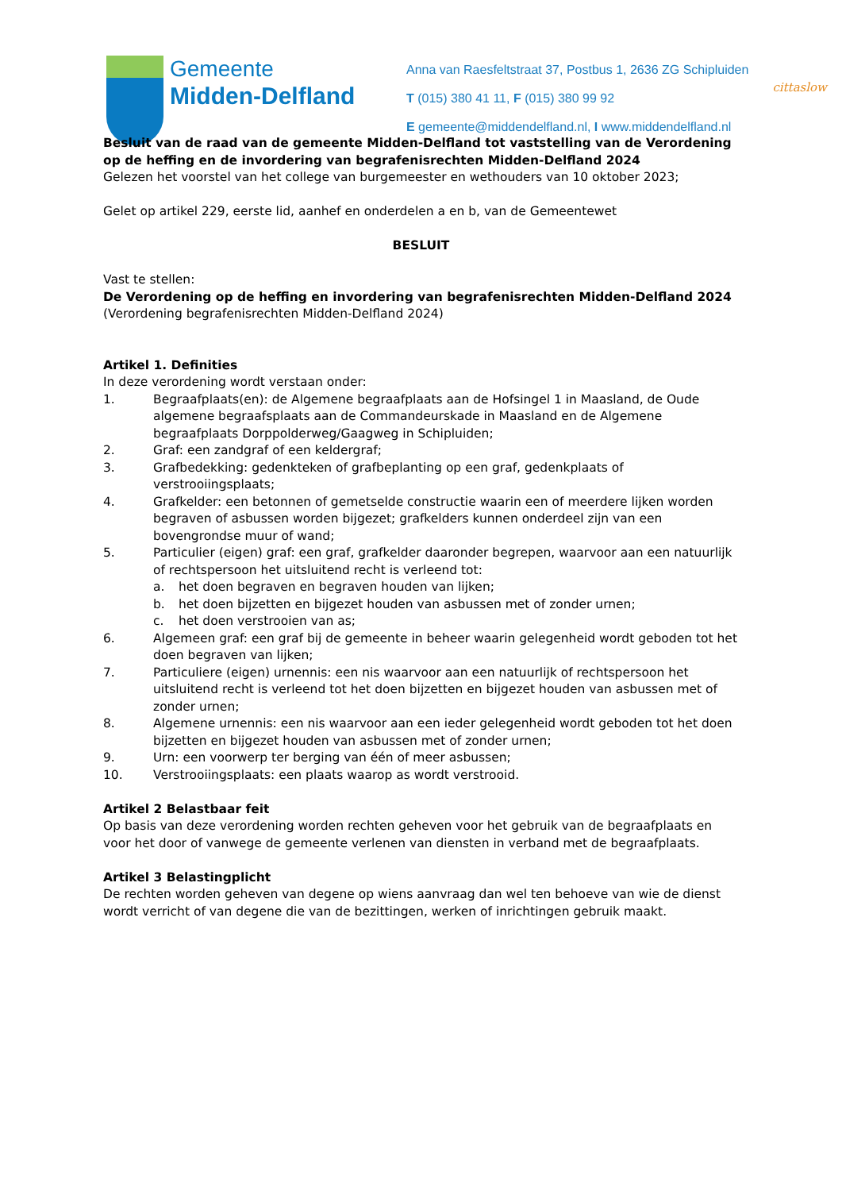Gemeente
Midden-Delfland
Anna van Raesfeltstraat 37, Postbus 1, 2636 ZG Schipluiden
T (015) 380 41 11, F (015) 380 99 92
E gemeente@middendelfland.nl, I www.middendelfland.nl
cittaslow
Besluit van de raad van de gemeente Midden-Delfland tot vaststelling van de Verordening op de heffing en de invordering van begrafenisrechten Midden-Delfland 2024
Gelezen het voorstel van het college van burgemeester en wethouders van 10 oktober 2023;
Gelet op artikel 229, eerste lid, aanhef en onderdelen a en b, van de Gemeentewet
BESLUIT
Vast te stellen:
De Verordening op de heffing en invordering van begrafenisrechten Midden-Delfland 2024
(Verordening begrafenisrechten Midden-Delfland 2024)
Artikel 1. Definities
In deze verordening wordt verstaan onder:
1. Begraafplaats(en): de Algemene begraafplaats aan de Hofsingel 1 in Maasland, de Oude algemene begraafsplaats aan de Commandeurskade in Maasland en de Algemene begraafplaats Dorppolderweg/Gaagweg in Schipluiden;
2. Graf: een zandgraf of een keldergraf;
3. Grafbedekking: gedenkteken of grafbeplanting op een graf, gedenkplaats of verstrooiingsplaats;
4. Grafkelder: een betonnen of gemetselde constructie waarin een of meerdere lijken worden begraven of asbussen worden bijgezet; grafkelders kunnen onderdeel zijn van een bovengrondse muur of wand;
5. Particulier (eigen) graf: een graf, grafkelder daaronder begrepen, waarvoor aan een natuurlijk of rechtspersoon het uitsluitend recht is verleend tot:
a. het doen begraven en begraven houden van lijken;
b. het doen bijzetten en bijgezet houden van asbussen met of zonder urnen;
c. het doen verstrooien van as;
6. Algemeen graf: een graf bij de gemeente in beheer waarin gelegenheid wordt geboden tot het doen begraven van lijken;
7. Particuliere (eigen) urnennis: een nis waarvoor aan een natuurlijk of rechtspersoon het uitsluitend recht is verleend tot het doen bijzetten en bijgezet houden van asbussen met of zonder urnen;
8. Algemene urnennis: een nis waarvoor aan een ieder gelegenheid wordt geboden tot het doen bijzetten en bijgezet houden van asbussen met of zonder urnen;
9. Urn: een voorwerp ter berging van één of meer asbussen;
10. Verstrooiingsplaats: een plaats waarop as wordt verstrooid.
Artikel 2 Belastbaar feit
Op basis van deze verordening worden rechten geheven voor het gebruik van de begraafplaats en voor het door of vanwege de gemeente verlenen van diensten in verband met de begraafplaats.
Artikel 3 Belastingplicht
De rechten worden geheven van degene op wiens aanvraag dan wel ten behoeve van wie de dienst wordt verricht of van degene die van de bezittingen, werken of inrichtingen gebruik maakt.